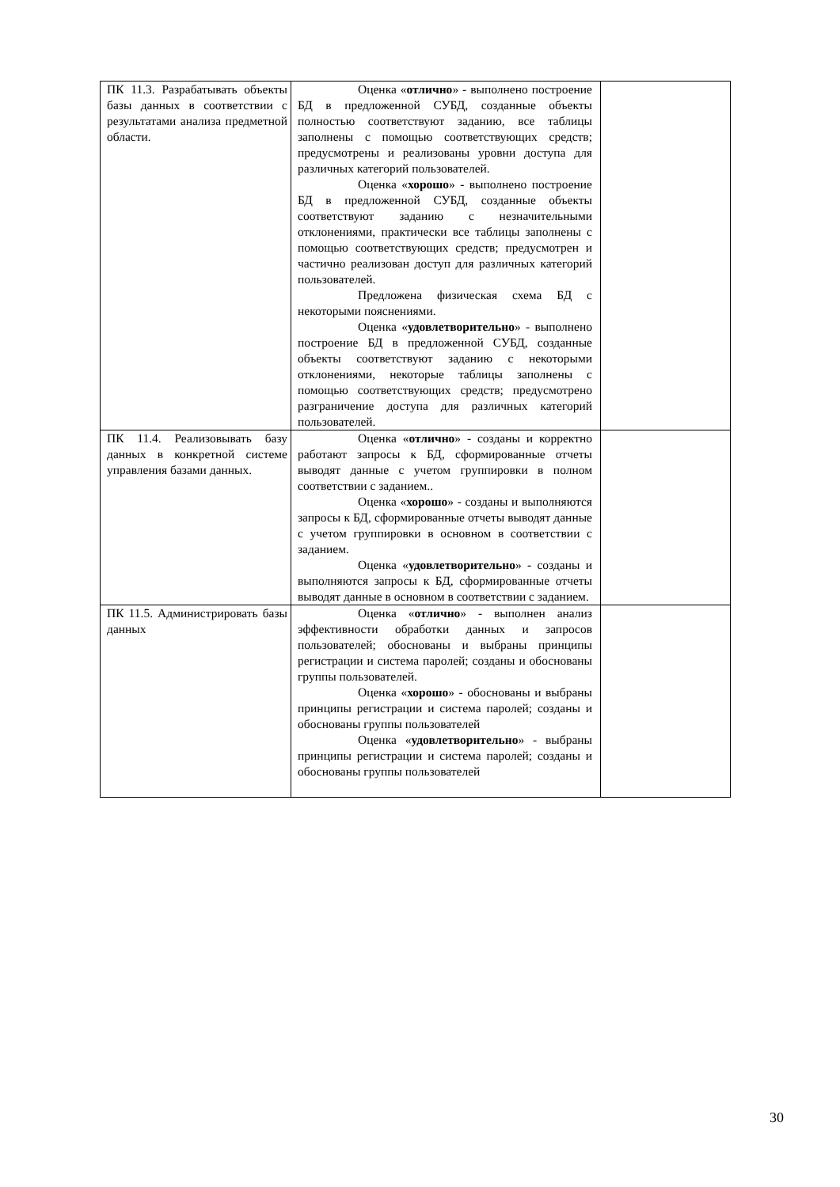| ПК 11.3. Разрабатывать объекты базы данных в соответствии с результатами анализа предметной области. | Оценка « отлично » - выполнено построение БД в предложенной СУБД, созданные объекты полностью соответствуют заданию, все таблицы заполнены с помощью соответствующих средств; предусмотрены и реализованы уровни доступа для различных категорий пользователей. Оценка « хорошо » - выполнено построение БД в предложенной СУБД, созданные объекты соответствуют заданию с незначительными отклонениями, практически все таблицы заполнены с помощью соответствующих средств; предусмотрен и частично реализован доступ для различных категорий пользователей. Предложена физическая схема БД с некоторыми пояснениями. Оценка « удовлетворительно » - выполнено построение БД в предложенной СУБД, созданные объекты соответствуют заданию с некоторыми отклонениями, некоторые таблицы заполнены с помощью соответствующих средств; предусмотрено разграничение доступа для различных категорий пользователей. | |
| ПК 11.4. Реализовывать базу данных в конкретной системе управления базами данных. | Оценка « отлично » - созданы и корректно работают запросы к БД, сформированные отчеты выводят данные с учетом группировки в полном соответствии с заданием.. Оценка « хорошо » - созданы и выполняются запросы к БД, сформированные отчеты выводят данные с учетом группировки в основном в соответствии с заданием. Оценка « удовлетворительно » - созданы и выполняются запросы к БД, сформированные отчеты выводят данные в основном в соответствии с заданием. | |
| ПК 11.5. Администрировать базы данных | Оценка « отлично » - выполнен анализ эффективности обработки данных и запросов пользователей; обоснованы и выбраны принципы регистрации и система паролей; созданы и обоснованы группы пользователей. Оценка « хорошо » - обоснованы и выбраны принципы регистрации и система паролей; созданы и обоснованы группы пользователей Оценка « удовлетворительно » - выбраны принципы регистрации и система паролей; созданы и обоснованы группы пользователей | |
30